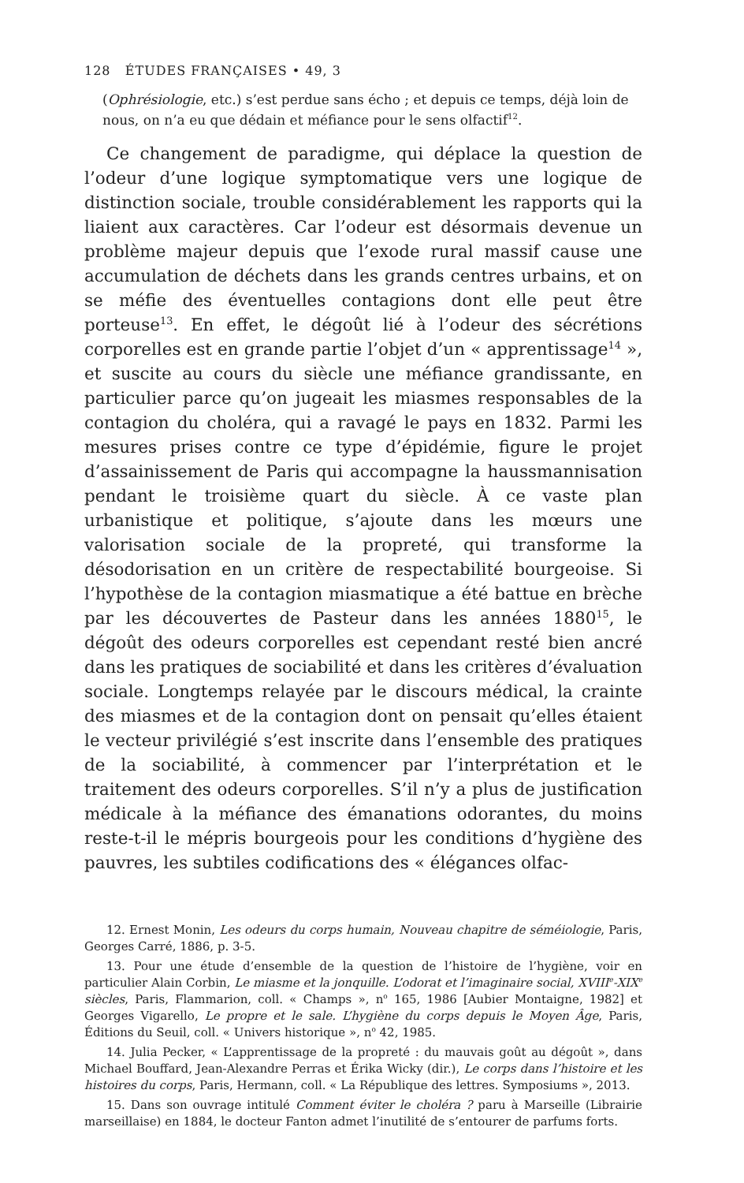128 ÉTUDES FRANÇAISES • 49, 3
(Ophrésiologie, etc.) s’est perdue sans écho ; et depuis ce temps, déjà loin de nous, on n’a eu que dédain et méfiance pour le sens olfactif<sup>12</sup>.
Ce changement de paradigme, qui déplace la question de l’odeur d’une logique symptomatique vers une logique de distinction sociale, trouble considérablement les rapports qui la liaient aux caractères. Car l’odeur est désormais devenue un problème majeur depuis que l’exode rural massif cause une accumulation de déchets dans les grands centres urbains, et on se méfie des éventuelles contagions dont elle peut être porteuse<sup>13</sup>. En effet, le dégoût lié à l’odeur des sécrétions corporelles est en grande partie l’objet d’un « apprentissage<sup>14</sup> », et suscite au cours du siècle une méfiance grandissante, en particulier parce qu’on jugeait les miasmes responsables de la contagion du choléra, qui a ravagé le pays en 1832. Parmi les mesures prises contre ce type d’épidémie, figure le projet d’assainissement de Paris qui accompagne la haussmannisation pendant le troisième quart du siècle. À ce vaste plan urbanistique et politique, s’ajoute dans les mœurs une valorisation sociale de la propreté, qui transforme la désodorisation en un critère de respectabilité bourgeoise. Si l’hypothèse de la contagion miasmatique a été battue en brèche par les découvertes de Pasteur dans les années 1880<sup>15</sup>, le dégoût des odeurs corporelles est cependant resté bien ancré dans les pratiques de sociabilité et dans les critères d’évaluation sociale. Longtemps relayée par le discours médical, la crainte des miasmes et de la contagion dont on pensait qu’elles étaient le vecteur privilégié s’est inscrite dans l’ensemble des pratiques de la sociabilité, à commencer par l’interprétation et le traitement des odeurs corporelles. S’il n’y a plus de justification médicale à la méfiance des émanations odorantes, du moins reste-t-il le mépris bourgeois pour les conditions d’hygiène des pauvres, les subtiles codifications des « élégances olfac-
12. Ernest Monin, Les odeurs du corps humain, Nouveau chapitre de séméiologie, Paris, Georges Carré, 1886, p. 3-5.
13. Pour une étude d’ensemble de la question de l’histoire de l’hygiène, voir en particulier Alain Corbin, Le miasme et la jonquille. L’odorat et l’imaginaire social, XVIII<sup>e</sup>-XIX<sup>e</sup> siècles, Paris, Flammarion, coll. « Champs », n<sup>o</sup> 165, 1986 [Aubier Montaigne, 1982] et Georges Vigarello, Le propre et le sale. L’hygiène du corps depuis le Moyen Âge, Paris, Éditions du Seuil, coll. « Univers historique », n<sup>o</sup> 42, 1985.
14. Julia Pecker, « L’apprentissage de la propreté : du mauvais goût au dégoût », dans Michael Bouffard, Jean-Alexandre Perras et Érika Wicky (dir.), Le corps dans l’histoire et les histoires du corps, Paris, Hermann, coll. « La République des lettres. Symposiums », 2013.
15. Dans son ouvrage intitulé Comment éviter le choléra ? paru à Marseille (Librairie marseillaise) en 1884, le docteur Fanton admet l’inutilité de s’entourer de parfums forts.